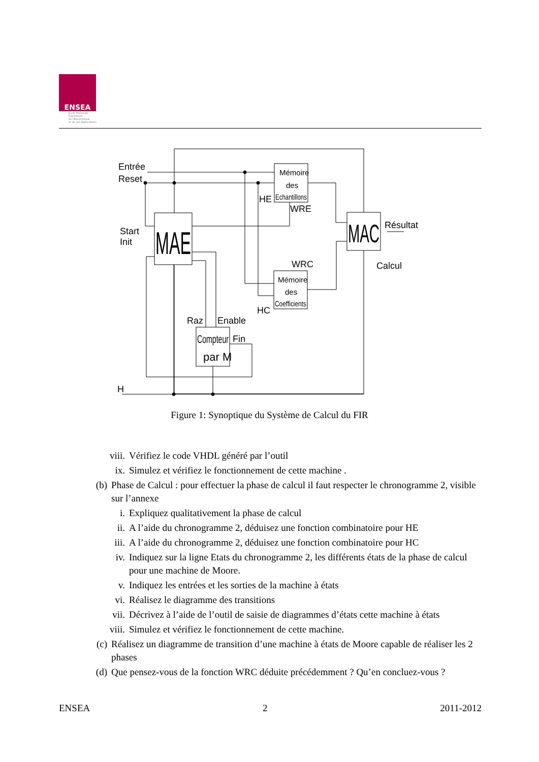ENSEA
Ecole Nationale
Supérieure
de l'Electronique
et de ses Applications
Entrée
Reset
Start
Init
HE
WRE
WRC
HC
Raz
Enable
Fin
H
Résultat
Calcul
MAE
MAC
Mémoire
des
Echantillons
Mémoire
des
Coefficients
Compteur
par M
Figure 1: Synoptique du Système de Calcul du FIR
viii. Vérifiez le code VHDL généré par l’outil
ix. Simulez et vérifiez le fonctionnement de cette machine .
(b) Phase de Calcul : pour effectuer la phase de calcul il faut respecter le chronogramme 2, visible sur l’annexe
i. Expliquez qualitativement la phase de calcul
ii. A l’aide du chronogramme 2, déduisez une fonction combinatoire pour HE
iii. A l’aide du chronogramme 2, déduisez une fonction combinatoire pour HC
iv. Indiquez sur la ligne Etats du chronogramme 2, les différents états de la phase de calcul pour une machine de Moore.
v. Indiquez les entrées et les sorties de la machine à états
vi. Réalisez le diagramme des transitions
vii. Décrivez à l’aide de l’outil de saisie de diagrammes d’états cette machine à états
viii. Simulez et vérifiez le fonctionnement de cette machine.
(c) Réalisez un diagramme de transition d’une machine à états de Moore capable de réaliser les 2 phases
(d) Que pensez-vous de la fonction WRC déduite précédemment ? Qu’en concluez-vous ?
ENSEA 2 2011-2012